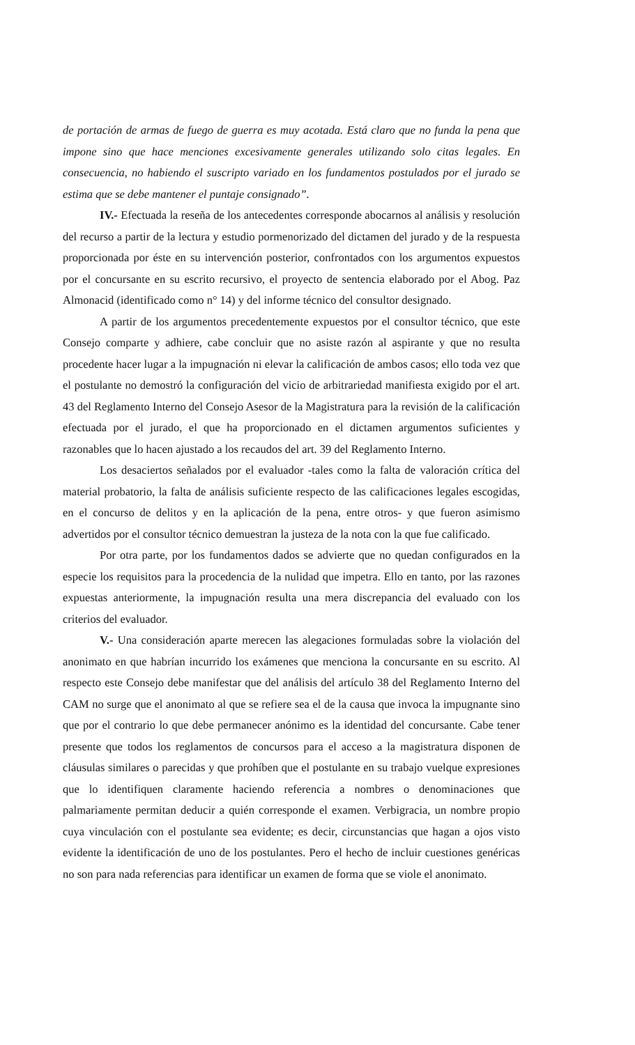de portación de armas de fuego de guerra es muy acotada. Está claro que no funda la pena que impone sino que hace menciones excesivamente generales utilizando solo citas legales. En consecuencia, no habiendo el suscripto variado en los fundamentos postulados por el jurado se estima que se debe mantener el puntaje consignado”.
IV.- Efectuada la reseña de los antecedentes corresponde abocarnos al análisis y resolución del recurso a partir de la lectura y estudio pormenorizado del dictamen del jurado y de la respuesta proporcionada por éste en su intervención posterior, confrontados con los argumentos expuestos por el concursante en su escrito recursivo, el proyecto de sentencia elaborado por el Abog. Paz Almonacid (identificado como n° 14) y del informe técnico del consultor designado.
A partir de los argumentos precedentemente expuestos por el consultor técnico, que este Consejo comparte y adhiere, cabe concluir que no asiste razón al aspirante y que no resulta procedente hacer lugar a la impugnación ni elevar la calificación de ambos casos; ello toda vez que el postulante no demostró la configuración del vicio de arbitrariedad manifiesta exigido por el art. 43 del Reglamento Interno del Consejo Asesor de la Magistratura para la revisión de la calificación efectuada por el jurado, el que ha proporcionado en el dictamen argumentos suficientes y razonables que lo hacen ajustado a los recaudos del art. 39 del Reglamento Interno.
Los desaciertos señalados por el evaluador -tales como la falta de valoración crítica del material probatorio, la falta de análisis suficiente respecto de las calificaciones legales escogidas, en el concurso de delitos y en la aplicación de la pena, entre otros- y que fueron asimismo advertidos por el consultor técnico demuestran la justeza de la nota con la que fue calificado.
Por otra parte, por los fundamentos dados se advierte que no quedan configurados en la especie los requisitos para la procedencia de la nulidad que impetra. Ello en tanto, por las razones expuestas anteriormente, la impugnación resulta una mera discrepancia del evaluado con los criterios del evaluador.
V.- Una consideración aparte merecen las alegaciones formuladas sobre la violación del anonimato en que habrían incurrido los exámenes que menciona la concursante en su escrito. Al respecto este Consejo debe manifestar que del análisis del artículo 38 del Reglamento Interno del CAM no surge que el anonimato al que se refiere sea el de la causa que invoca la impugnante sino que por el contrario lo que debe permanecer anónimo es la identidad del concursante. Cabe tener presente que todos los reglamentos de concursos para el acceso a la magistratura disponen de cláusulas similares o parecidas y que prohíben que el postulante en su trabajo vuelque expresiones que lo identifiquen claramente haciendo referencia a nombres o denominaciones que palmariamente permitan deducir a quién corresponde el examen. Verbigracia, un nombre propio cuya vinculación con el postulante sea evidente; es decir, circunstancias que hagan a ojos visto evidente la identificación de uno de los postulantes. Pero el hecho de incluir cuestiones genéricas no son para nada referencias para identificar un examen de forma que se viole el anonimato.